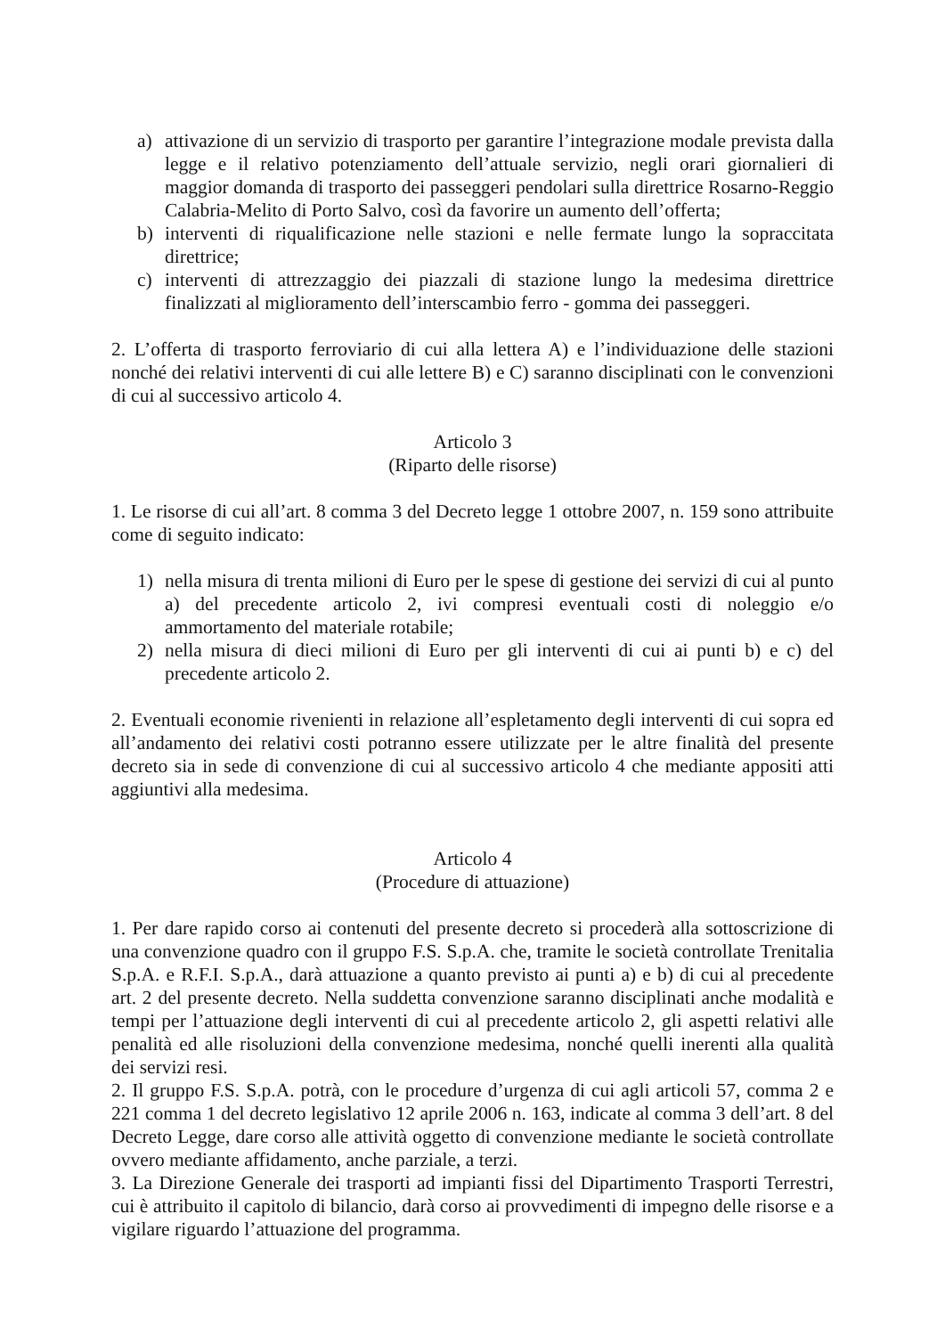a) attivazione di un servizio di trasporto per garantire l’integrazione modale prevista dalla legge e il relativo potenziamento dell’attuale servizio, negli orari giornalieri di maggior domanda di trasporto dei passeggeri pendolari sulla direttrice Rosarno-Reggio Calabria-Melito di Porto Salvo, così da favorire un aumento dell’offerta;
b) interventi di riqualificazione nelle stazioni e nelle fermate lungo la sopraccitata direttrice;
c) interventi di attrezzaggio dei piazzali di stazione lungo la medesima direttrice finalizzati al miglioramento dell’interscambio ferro - gomma dei passeggeri.
2. L’offerta di trasporto ferroviario di cui alla lettera A) e l’individuazione delle stazioni nonché dei relativi interventi di cui alle lettere B) e C) saranno disciplinati con le convenzioni di cui al successivo articolo 4.
Articolo 3
(Riparto delle risorse)
1. Le risorse di cui all’art. 8 comma 3 del Decreto legge 1 ottobre 2007, n. 159 sono attribuite come di seguito indicato:
1) nella misura di trenta milioni di Euro per le spese di gestione dei servizi di cui al punto a) del precedente articolo 2, ivi compresi eventuali costi di noleggio e/o ammortamento del materiale rotabile;
2) nella misura di dieci milioni di Euro per gli interventi di cui ai punti b) e c) del precedente articolo 2.
2. Eventuali economie rivenienti in relazione all’espletamento degli interventi di cui sopra ed all’andamento dei relativi costi potranno essere utilizzate per le altre finalità del presente decreto sia in sede di convenzione di cui al successivo articolo 4 che mediante appositi atti aggiuntivi alla medesima.
Articolo 4
(Procedure di attuazione)
1. Per dare rapido corso ai contenuti del presente decreto si procederà alla sottoscrizione di una convenzione quadro con il gruppo F.S. S.p.A. che, tramite le società controllate Trenitalia S.p.A. e R.F.I. S.p.A., darà attuazione a quanto previsto ai punti a) e b) di cui al precedente art. 2 del presente decreto. Nella suddetta convenzione saranno disciplinati anche modalità e tempi per l’attuazione degli interventi di cui al precedente articolo 2, gli aspetti relativi alle penalità ed alle risoluzioni della convenzione medesima, nonché quelli inerenti alla qualità dei servizi resi.
2. Il gruppo F.S. S.p.A. potrà, con le procedure d’urgenza di cui agli articoli 57, comma 2 e 221 comma 1 del decreto legislativo 12 aprile 2006 n. 163, indicate al comma 3 dell’art. 8 del Decreto Legge, dare corso alle attività oggetto di convenzione mediante le società controllate ovvero mediante affidamento, anche parziale, a terzi.
3. La Direzione Generale dei trasporti ad impianti fissi del Dipartimento Trasporti Terrestri, cui è attribuito il capitolo di bilancio, darà corso ai provvedimenti di impegno delle risorse e a vigilare riguardo l’attuazione del programma.